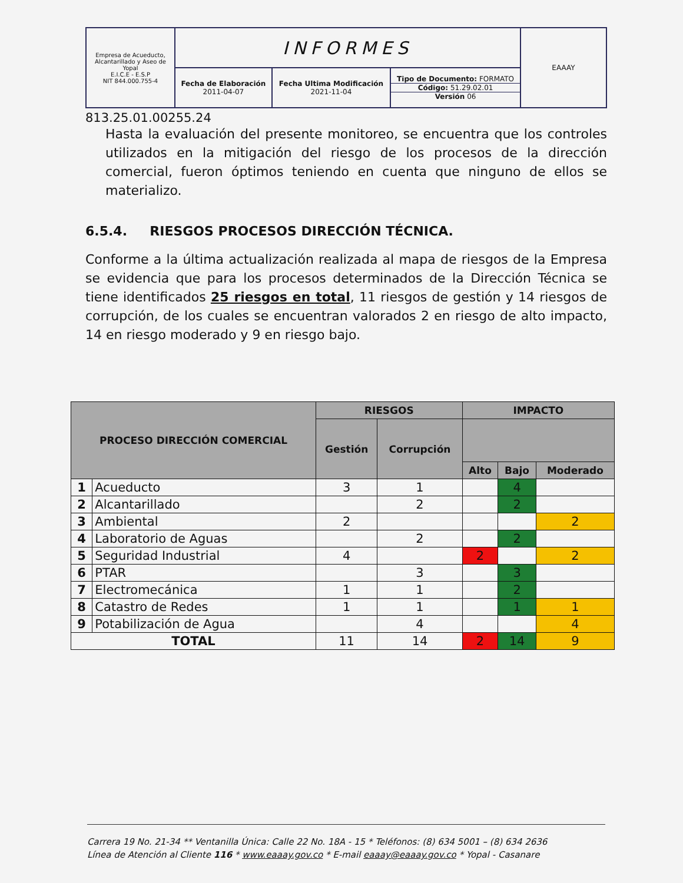| Empresa de Acueducto, Alcantarillado y Aseo de Yopal E.I.C.E - E.S.P NIT 844.000.755-4 | INFORMES | | | EAAAY |
| | Fecha de Elaboración 2011-04-07 | Fecha Ultima Modificación 2021-11-04 | Tipo de Documento: FORMATO Código: 51.29.02.01 Versión 06 | |
813.25.01.00255.24
Hasta la evaluación del presente monitoreo, se encuentra que los controles utilizados en la mitigación del riesgo de los procesos de la dirección comercial, fueron óptimos teniendo en cuenta que ninguno de ellos se materializo.
6.5.4. RIESGOS PROCESOS DIRECCIÓN TÉCNICA.
Conforme a la última actualización realizada al mapa de riesgos de la Empresa se evidencia que para los procesos determinados de la Dirección Técnica se tiene identificados 25 riesgos en total, 11 riesgos de gestión y 14 riesgos de corrupción, de los cuales se encuentran valorados 2 en riesgo de alto impacto, 14 en riesgo moderado y 9 en riesgo bajo.
| PROCESO DIRECCIÓN COMERCIAL | | RIESGOS | | IMPACTO | | |
| --- | --- | --- | --- | --- | --- | --- |
| | | Gestión | Corrupción | | | |
| | | | | Alto | Bajo | Moderado |
| 1 | Acueducto | 3 | 1 | | 4 | |
| 2 | Alcantarillado | | 2 | | 2 | |
| 3 | Ambiental | 2 | | | | 2 |
| 4 | Laboratorio de Aguas | | 2 | | 2 | |
| 5 | Seguridad Industrial | 4 | | 2 | | 2 |
| 6 | PTAR | | 3 | | 3 | |
| 7 | Electromecánica | 1 | 1 | | 2 | |
| 8 | Catastro de Redes | 1 | 1 | | 1 | 1 |
| 9 | Potabilización de Agua | | 4 | | | 4 |
| TOTAL | | 11 | 14 | 2 | 14 | 9 |
Carrera 19 No. 21-34 ** Ventanilla Única: Calle 22 No. 18A - 15 * Teléfonos: (8) 634 5001 – (8) 634 2636
Línea de Atención al Cliente 116 * www.eaaay.gov.co * E-mail eaaay@eaaay.gov.co * Yopal - Casanare